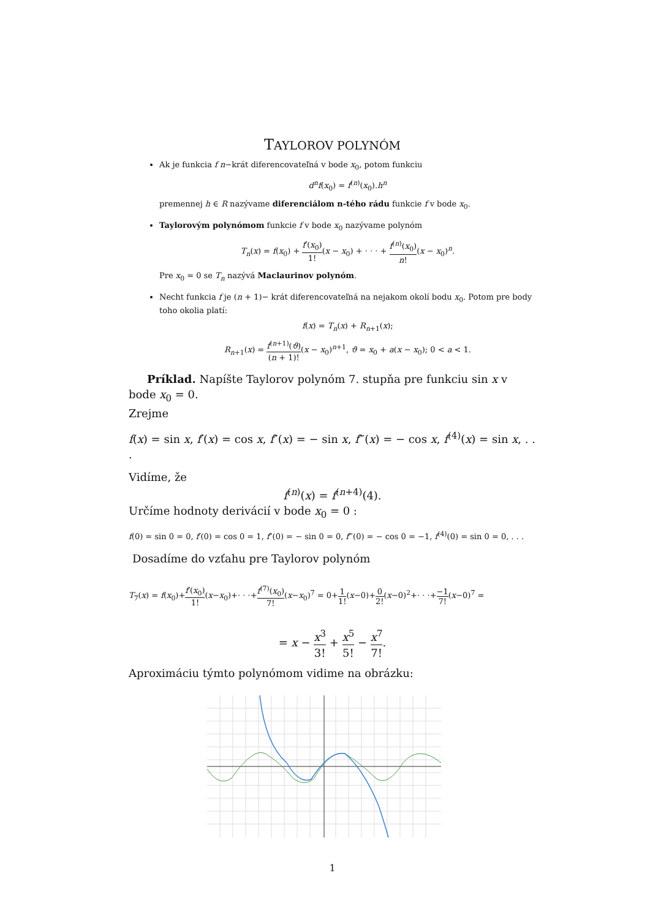TAYLOROV POLYNÓM
Ak je funkcia f n−krát diferencovateľná v bode x<sub>0</sub>, potom funkciu
d<sup>n</sup>f(x<sub>0</sub>) = f<sup>(n)</sup>(x<sub>0</sub>).h<sup>n</sup>
premennej h ∈ R nazývame diferenciálom n-tého rádu funkcie f v bode x<sub>0</sub>.
Taylorovým polynómom funkcie f v bode x<sub>0</sub> nazývame polynóm
T<sub>n</sub>(x) = f(x<sub>0</sub>) + f′(x<sub>0</sub>) 1!(x − x<sub>0</sub>) + · · · + f<sup>(n)</sup>(x<sub>0</sub>) n!(x − x<sub>0</sub>)<sup>n</sup>.
Pre x<sub>0</sub> = 0 se T<sub>n</sub> nazývá Maclaurinov polynóm.
Necht funkcia f je (n + 1)− krát diferencovateľná na nejakom okolí bodu x<sub>0</sub>. Potom pre body toho okolia platí:
f(x) = T<sub>n</sub>(x) + R<sub>n+1</sub>(x);
R<sub>n+1</sub>(x) = f<sup>(n+1)</sup>(ϑ) (n + 1)!(x − x<sub>0</sub>)<sup>n+1</sup>, ϑ = x<sub>0</sub> + a(x − x<sub>0</sub>); 0 < a < 1.
Príklad. Napíšte Taylorov polynóm 7. stupňa pre funkciu sin x v bode x<sub>0</sub> = 0.
Zrejme
f(x) = sin x, f′(x) = cos x, f″(x) = − sin x, f‴(x) = − cos x, f<sup>(4)</sup>(x) = sin x, . . .
Vidíme, že
f<sup>(n)</sup>(x) = f<sup>(n+4)</sup>(4).
Určíme hodnoty derivácií v bode x<sub>0</sub> = 0 :
f(0) = sin 0 = 0, f′(0) = cos 0 = 1, f″(0) = − sin 0 = 0, f‴(0) = − cos 0 = −1, f<sup>(4)</sup>(0) = sin 0 = 0, . . .
Dosadíme do vzťahu pre Taylorov polynóm
T<sub>7</sub>(x) = f(x<sub>0</sub>)+f′(x<sub>0</sub>) 1!(x−x<sub>0</sub>)+· · ·+f<sup>(7)</sup>(x<sub>0</sub>) 7!(x−x<sub>0</sub>)<sup>7</sup> = 0+1 1!(x−0)+0 2!(x−0)<sup>2</sup>+· · ·+−1 7!(x−0)<sup>7</sup> =
= x − x<sup>3</sup> 3! + x<sup>5</sup> 5! − x<sup>7</sup> 7!.
Aproximáciu týmto polynómom vidime na obrázku:
1